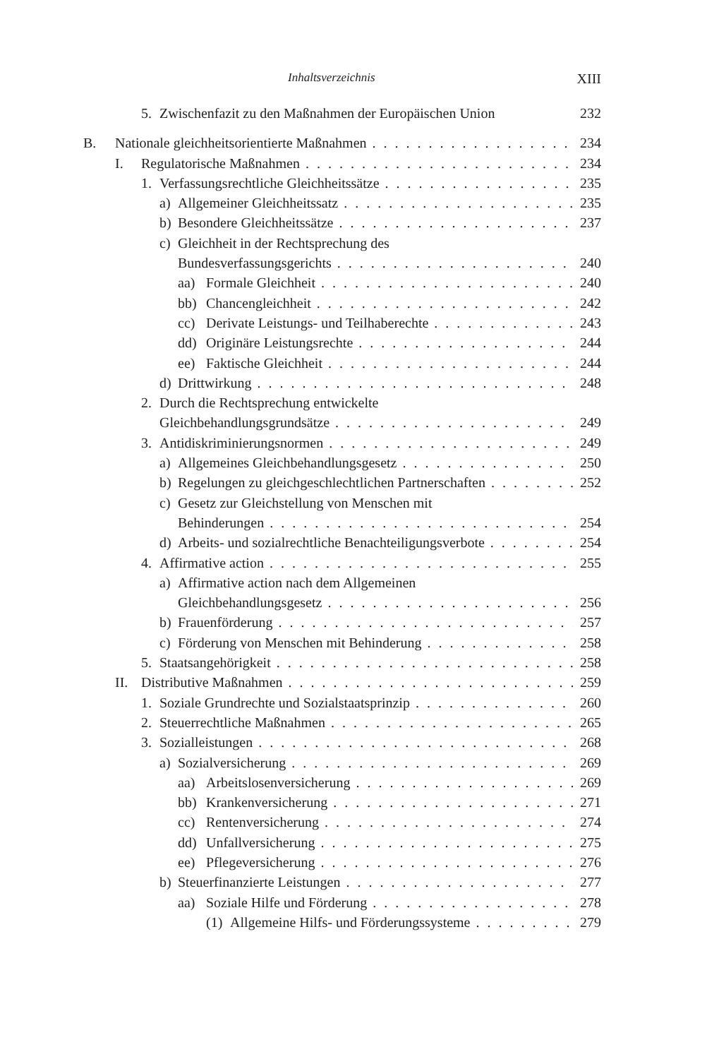Inhaltsverzeichnis XIII
5. Zwischenfazit zu den Maßnahmen der Europäischen Union 232
B. Nationale gleichheitsorientierte Maßnahmen 234
I. Regulatorische Maßnahmen 234
1. Verfassungsrechtliche Gleichheitssätze 235
a) Allgemeiner Gleichheitssatz 235
b) Besondere Gleichheitssätze 237
c) Gleichheit in der Rechtsprechung des
Bundesverfassungsgerichts 240
aa) Formale Gleichheit 240
bb) Chancengleichheit 242
cc) Derivate Leistungs- und Teilhaberechte 243
dd) Originäre Leistungsrechte 244
ee) Faktische Gleichheit 244
d) Drittwirkung 248
2. Durch die Rechtsprechung entwickelte
Gleichbehandlungsgrundsätze 249
3. Antidiskriminierungsnormen 249
a) Allgemeines Gleichbehandlungsgesetz 250
b) Regelungen zu gleichgeschlechtlichen Partnerschaften 252
c) Gesetz zur Gleichstellung von Menschen mit
Behinderungen 254
d) Arbeits- und sozialrechtliche Benachteiligungsverbote 254
4. Affirmative action 255
a) Affirmative action nach dem Allgemeinen
Gleichbehandlungsgesetz 256
b) Frauenförderung 257
c) Förderung von Menschen mit Behinderung 258
5. Staatsangehörigkeit 258
II. Distributive Maßnahmen 259
1. Soziale Grundrechte und Sozialstaatsprinzip 260
2. Steuerrechtliche Maßnahmen 265
3. Sozialleistungen 268
a) Sozialversicherung 269
aa) Arbeitslosenversicherung 269
bb) Krankenversicherung 271
cc) Rentenversicherung 274
dd) Unfallversicherung 275
ee) Pflegeversicherung 276
b) Steuerfinanzierte Leistungen 277
aa) Soziale Hilfe und Förderung 278
(1) Allgemeine Hilfs- und Förderungssysteme 279